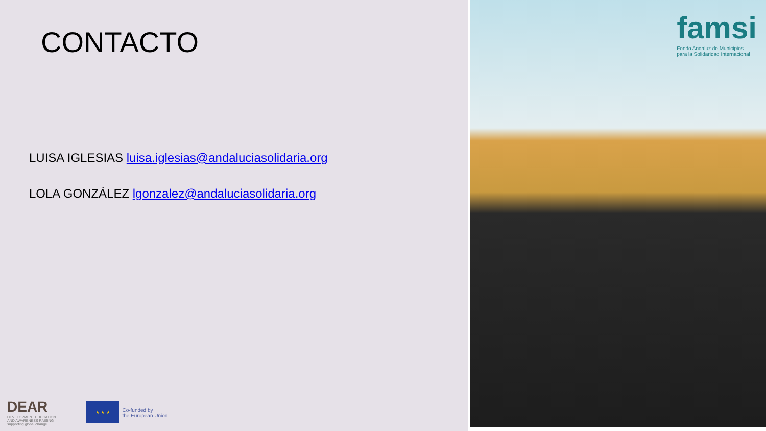CONTACTO
LUISA IGLESIAS luisa.iglesias@andaluciasolidaria.org
LOLA GONZÁLEZ lgonzalez@andaluciasolidaria.org
DEAR
DEVELOPMENT EDUCATION
AND AWARENESS RAISING
supporting global change
★ ★ ★
Co-funded by
the European Union
famsi
Fondo Andaluz de Municipios
para la Solidaridad Internacional